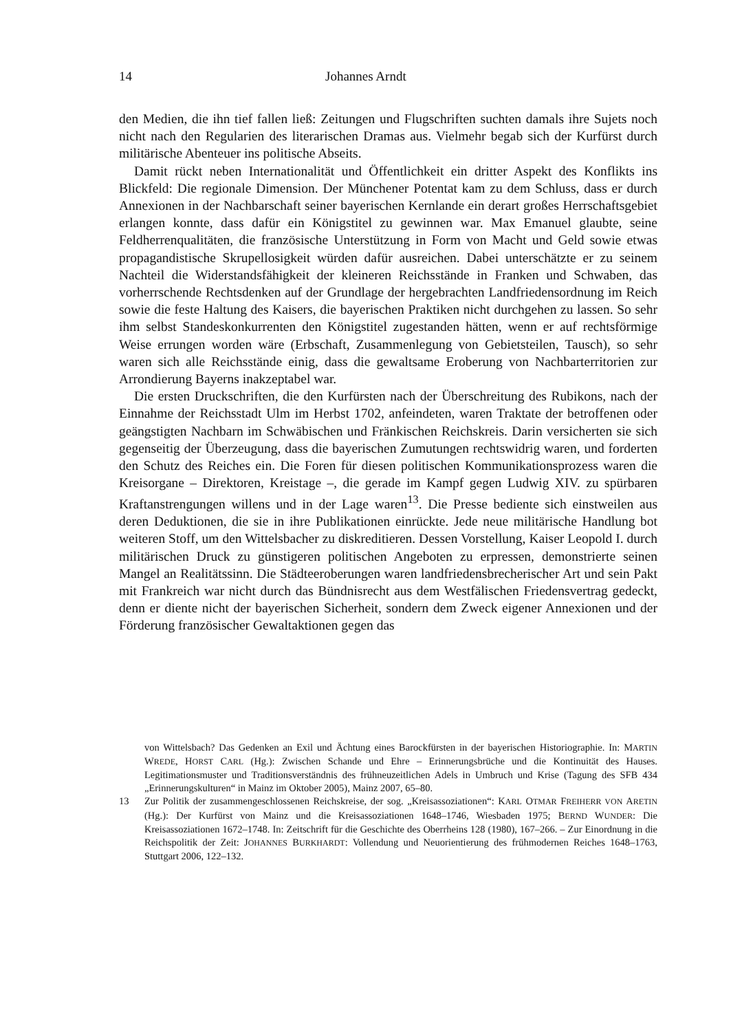14 Johannes Arndt
den Medien, die ihn tief fallen ließ: Zeitungen und Flugschriften suchten damals ihre Sujets noch nicht nach den Regularien des literarischen Dramas aus. Vielmehr begab sich der Kurfürst durch militärische Abenteuer ins politische Abseits.
Damit rückt neben Internationalität und Öffentlichkeit ein dritter Aspekt des Konflikts ins Blickfeld: Die regionale Dimension. Der Münchener Potentat kam zu dem Schluss, dass er durch Annexionen in der Nachbarschaft seiner bayerischen Kernlande ein derart großes Herrschaftsgebiet erlangen konnte, dass dafür ein Königstitel zu gewinnen war. Max Emanuel glaubte, seine Feldherrenqualitäten, die französische Unterstützung in Form von Macht und Geld sowie etwas propagandistische Skrupellosigkeit würden dafür ausreichen. Dabei unterschätzte er zu seinem Nachteil die Widerstandsfähigkeit der kleineren Reichsstände in Franken und Schwaben, das vorherrschende Rechtsdenken auf der Grundlage der hergebrachten Landfriedensordnung im Reich sowie die feste Haltung des Kaisers, die bayerischen Praktiken nicht durchgehen zu lassen. So sehr ihm selbst Standeskonkurrenten den Königstitel zugestanden hätten, wenn er auf rechtsförmige Weise errungen worden wäre (Erbschaft, Zusammenlegung von Gebietsteilen, Tausch), so sehr waren sich alle Reichsstände einig, dass die gewaltsame Eroberung von Nachbarterritorien zur Arrondierung Bayerns inakzeptabel war.
Die ersten Druckschriften, die den Kurfürsten nach der Überschreitung des Rubikons, nach der Einnahme der Reichsstadt Ulm im Herbst 1702, anfeindeten, waren Traktate der betroffenen oder geängstigten Nachbarn im Schwäbischen und Fränkischen Reichskreis. Darin versicherten sie sich gegenseitig der Überzeugung, dass die bayerischen Zumutungen rechtswidrig waren, und forderten den Schutz des Reiches ein. Die Foren für diesen politischen Kommunikationsprozess waren die Kreisorgane – Direktoren, Kreistage –, die gerade im Kampf gegen Ludwig XIV. zu spürbaren Kraftanstrengungen willens und in der Lage waren<sup>13</sup>. Die Presse bediente sich einstweilen aus deren Deduktionen, die sie in ihre Publikationen einrückte. Jede neue militärische Handlung bot weiteren Stoff, um den Wittelsbacher zu diskreditieren. Dessen Vorstellung, Kaiser Leopold I. durch militärischen Druck zu günstigeren politischen Angeboten zu erpressen, demonstrierte seinen Mangel an Realitätssinn. Die Städteeroberungen waren landfriedensbrecherischer Art und sein Pakt mit Frankreich war nicht durch das Bündnisrecht aus dem Westfälischen Friedensvertrag gedeckt, denn er diente nicht der bayerischen Sicherheit, sondern dem Zweck eigener Annexionen und der Förderung französischer Gewaltaktionen gegen das
von Wittelsbach? Das Gedenken an Exil und Ächtung eines Barockfürsten in der bayerischen Historiographie. In: MARTIN WREDE, HORST CARL (Hg.): Zwischen Schande und Ehre – Erinnerungsbrüche und die Kontinuität des Hauses. Legitimationsmuster und Traditionsverständnis des frühneuzeitlichen Adels in Umbruch und Krise (Tagung des SFB 434 „Erinnerungskulturen“ in Mainz im Oktober 2005), Mainz 2007, 65–80.
13 Zur Politik der zusammengeschlossenen Reichskreise, der sog. „Kreisassoziationen“: KARL OTMAR FREIHERR VON ARETIN (Hg.): Der Kurfürst von Mainz und die Kreisassoziationen 1648–1746, Wiesbaden 1975; BERND WUNDER: Die Kreisassoziationen 1672–1748. In: Zeitschrift für die Geschichte des Oberrheins 128 (1980), 167–266. – Zur Einordnung in die Reichspolitik der Zeit: JOHANNES BURKHARDT: Vollendung und Neuorientierung des frühmodernen Reiches 1648–1763, Stuttgart 2006, 122–132.